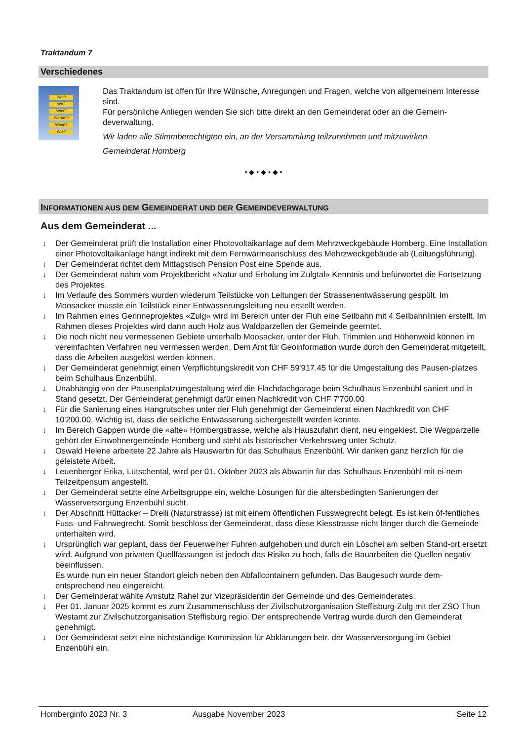Traktandum 7
Verschiedenes
Wer?
Wo?
Was?
Warum?
Wann?
Wie?
Das Traktandum ist offen für Ihre Wünsche, Anregungen und Fragen, welche von allgemeinem Interesse sind.
Für persönliche Anliegen wenden Sie sich bitte direkt an den Gemeinderat oder an die Gemein-deverwaltung.
Wir laden alle Stimmberechtigten ein, an der Versammlung teilzunehmen und mitzuwirken.
Gemeinderat Homberg
• ◆ • ◆ • ◆ •
INFORMATIONEN AUS DEM GEMEINDERAT UND DER GEMEINDEVERWALTUNG
Aus dem Gemeinderat ...
↓ Der Gemeinderat prüft die Installation einer Photovoltaikanlage auf dem Mehrzweckgebäude Homberg. Eine Installation einer Photovoltaikanlage hängt indirekt mit dem Fernwärmeanschluss des Mehrzweckgebäude ab (Leitungsführung).
↓ Der Gemeinderat richtet dem Mittagstisch Pension Post eine Spende aus.
↓ Der Gemeinderat nahm vom Projektbericht «Natur und Erholung im Zulgtal» Kenntnis und befürwortet die Fortsetzung des Projektes.
↓ Im Verlaufe des Sommers wurden wiederum Teilstücke von Leitungen der Strassenentwässerung gespült. Im Moosacker musste ein Teilstück einer Entwässerungsleitung neu erstellt werden.
↓ Im Rahmen eines Gerinneprojektes «Zulg» wird im Bereich unter der Fluh eine Seilbahn mit 4 Seilbahnlinien erstellt. Im Rahmen dieses Projektes wird dann auch Holz aus Waldparzellen der Gemeinde geerntet.
↓ Die noch nicht neu vermessenen Gebiete unterhalb Moosacker, unter der Fluh, Trimmlen und Höhenweid können im vereinfachten Verfahren neu vermessen werden. Dem Amt für Geoinformation wurde durch den Gemeinderat mitgeteilt, dass die Arbeiten ausgelöst werden können.
↓ Der Gemeinderat genehmigt einen Verpflichtungskredit von CHF 59'917.45 für die Umgestaltung des Pausen-platzes beim Schulhaus Enzenbühl.
↓ Unabhängig von der Pausenplatzumgestaltung wird die Flachdachgarage beim Schulhaus Enzenbühl saniert und in Stand gesetzt. Der Gemeinderat genehmigt dafür einen Nachkredit von CHF 7'700.00
↓ Für die Sanierung eines Hangrutsches unter der Fluh genehmigt der Gemeinderat einen Nachkredit von CHF 10'200.00. Wichtig ist, dass die seitliche Entwässerung sichergestellt werden konnte.
↓ Im Bereich Gappen wurde die «alte» Hombergstrasse, welche als Hauszufahrt dient, neu eingekiest. Die Wegparzelle gehört der Einwohnergemeinde Homberg und steht als historischer Verkehrsweg unter Schutz.
↓ Oswald Helene arbeitete 22 Jahre als Hauswartin für das Schulhaus Enzenbühl. Wir danken ganz herzlich für die geleistete Arbeit.
↓ Leuenberger Erika, Lütschental, wird per 01. Oktober 2023 als Abwartin für das Schulhaus Enzenbühl mit ei-nem Teilzeitpensum angestellt.
↓ Der Gemeinderat setzte eine Arbeitsgruppe ein, welche Lösungen für die altersbedingten Sanierungen der Wasserversorgung Enzenbühl sucht.
↓ Der Abschnitt Hüttacker – Dreili (Naturstrasse) ist mit einem öffentlichen Fusswegrecht belegt. Es ist kein öf-fentliches Fuss- und Fahrwegrecht. Somit beschloss der Gemeinderat, dass diese Kiesstrasse nicht länger durch die Gemeinde unterhalten wird.
↓ Ursprünglich war geplant, dass der Feuerweiher Fuhren aufgehoben und durch ein Löschei am selben Stand-ort ersetzt wird. Aufgrund von privaten Quellfassungen ist jedoch das Risiko zu hoch, falls die Bauarbeiten die Quellen negativ beeinflussen.
Es wurde nun ein neuer Standort gleich neben den Abfallcontainern gefunden. Das Baugesuch wurde dem-entsprechend neu eingereicht.
↓ Der Gemeinderat wählte Amstutz Rahel zur Vizepräsidentin der Gemeinde und des Gemeinderates.
↓ Per 01. Januar 2025 kommt es zum Zusammenschluss der Zivilschutzorganisation Steffisburg-Zulg mit der ZSO Thun Westamt zur Zivilschutzorganisation Steffisburg regio. Der entsprechende Vertrag wurde durch den Gemeinderat genehmigt.
↓ Der Gemeinderat setzt eine nichtständige Kommission für Abklärungen betr. der Wasserversorgung im Gebiet Enzenbühl ein.
Homberginfo 2023 Nr. 3 Ausgabe November 2023 Seite 12